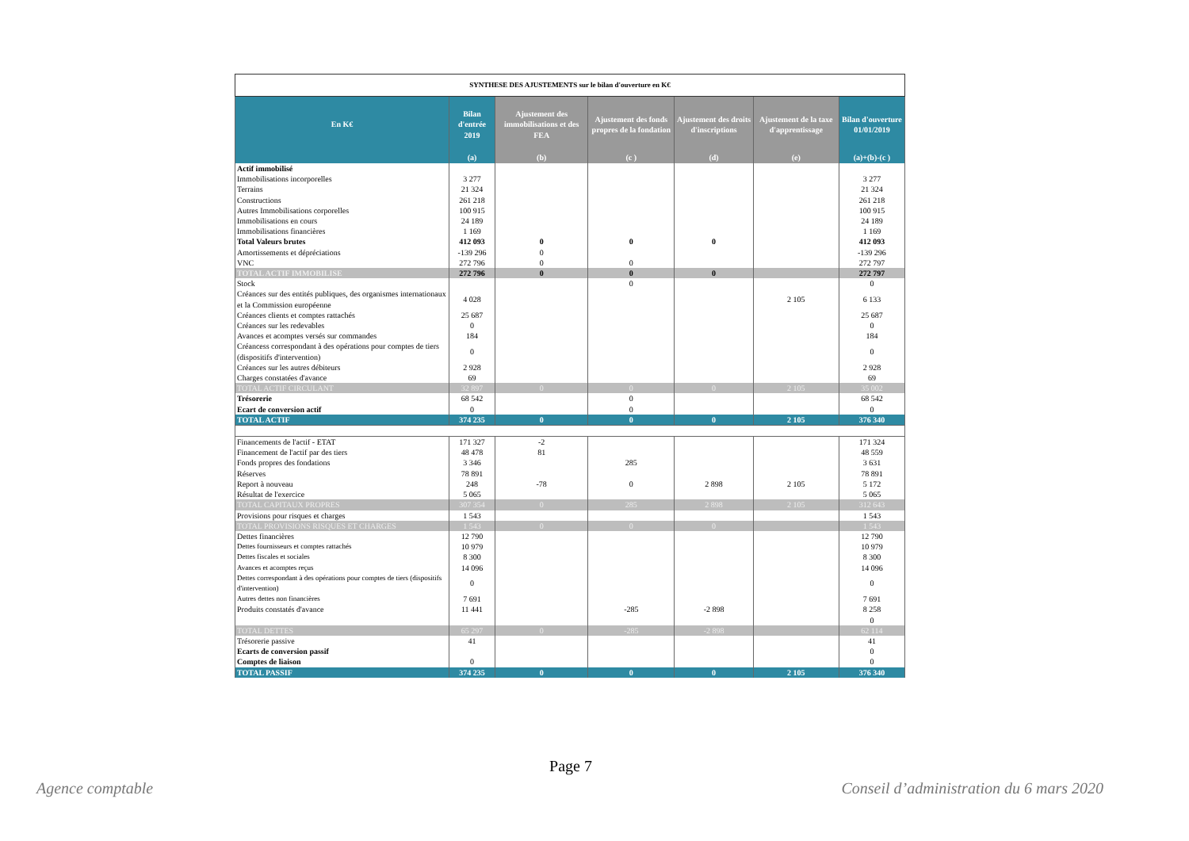| SYNTHESE DES AJUSTEMENTS sur le bilan d'ouverture en K€ | | | | | | |
| --- | --- | --- | --- | --- | --- | --- |
| En K€ | Bilan d'entrée 2019 | Ajustement des immobilisations et des FEA | Ajustement des fonds propres de la fondation | Ajustement des droits d'inscriptions | Ajustement de la taxe d'apprentissage | Bilan d'ouverture 01/01/2019 |
| | (a) | (b) | (c ) | (d) | (e) | (a)+(b)-(c ) |
| Actif immobilisé | | | | | | |
| Immobilisations incorporelles | 3 277 | | | | | 3 277 |
| Terrains | 21 324 | | | | | 21 324 |
| Constructions | 261 218 | | | | | 261 218 |
| Autres Immobilisations corporelles | 100 915 | | | | | 100 915 |
| Immobilisations en cours | 24 189 | | | | | 24 189 |
| Immobilisations financières | 1 169 | | | | | 1 169 |
| Total Valeurs brutes | 412 093 | 0 | 0 | 0 | | 412 093 |
| Amortissements et dépréciations | -139 296 | 0 | | | | -139 296 |
| VNC | 272 796 | 0 | 0 | | | 272 797 |
| TOTAL ACTIF IMMOBILISE | 272 796 | 0 | 0 | 0 | | 272 797 |
| Stock | | | 0 | | | 0 |
| Créances sur des entités publiques, des organismes internationaux et la Commission européenne | 4 028 | | | | 2 105 | 6 133 |
| Créances clients et comptes rattachés | 25 687 | | | | | 25 687 |
| Créances sur les redevables | 0 | | | | | 0 |
| Avances et acomptes versés sur commandes | 184 | | | | | 184 |
| Créancess correspondant à des opérations pour comptes de tiers (dispositifs d'intervention) | 0 | | | | | 0 |
| Créances sur les autres débiteurs | 2 928 | | | | | 2 928 |
| Charges constatées d'avance | 69 | | | | | 69 |
| TOTAL ACTIF CIRCULANT | 32 897 | 0 | 0 | 0 | 2 105 | 35 002 |
| Trésorerie | 68 542 | | 0 | | | 68 542 |
| Ecart de conversion actif | 0 | | 0 | | | 0 |
| TOTAL ACTIF | 374 235 | 0 | 0 | 0 | 2 105 | 376 340 |
| Financements de l'actif - ETAT | 171 327 | -2 | | | | 171 324 |
| Financement de l'actif par des tiers | 48 478 | 81 | | | | 48 559 |
| Fonds propres des fondations | 3 346 | | 285 | | | 3 631 |
| Réserves | 78 891 | | | | | 78 891 |
| Report à nouveau | 248 | -78 | 0 | 2 898 | 2 105 | 5 172 |
| Résultat de l'exercice | 5 065 | | | | | 5 065 |
| TOTAL CAPITAUX PROPRES | 307 354 | 0 | 285 | 2 898 | 2 105 | 312 643 |
| Provisions pour risques et charges | 1 543 | | | | | 1 543 |
| TOTAL PROVISIONS RISQUES ET CHARGES | 1 543 | 0 | 0 | 0 | | 1 543 |
| Dettes financières | 12 790 | | | | | 12 790 |
| Dettes fournisseurs et comptes rattachés | 10 979 | | | | | 10 979 |
| Dettes fiscales et sociales | 8 300 | | | | | 8 300 |
| Avances et acomptes reçus | 14 096 | | | | | 14 096 |
| Dettes correspondant à des opérations pour comptes de tiers (dispositifs d'intervention) | 0 | | | | | 0 |
| Autres dettes non financières | 7 691 | | | | | 7 691 |
| Produits constatés d'avance | 11 441 | | -285 | -2 898 | | 8 258 |
| | | | | | | 0 |
| TOTAL DETTES | 65 297 | 0 | -285 | -2 898 | | 62 114 |
| Trésorerie passive | 41 | | | | | 41 |
| Ecarts de conversion passif | | | | | | 0 |
| Comptes de liaison | 0 | | | | | 0 |
| TOTAL PASSIF | 374 235 | 0 | 0 | 0 | 2 105 | 376 340 |
Page 7
Agence comptable
Conseil d’administration du 6 mars 2020